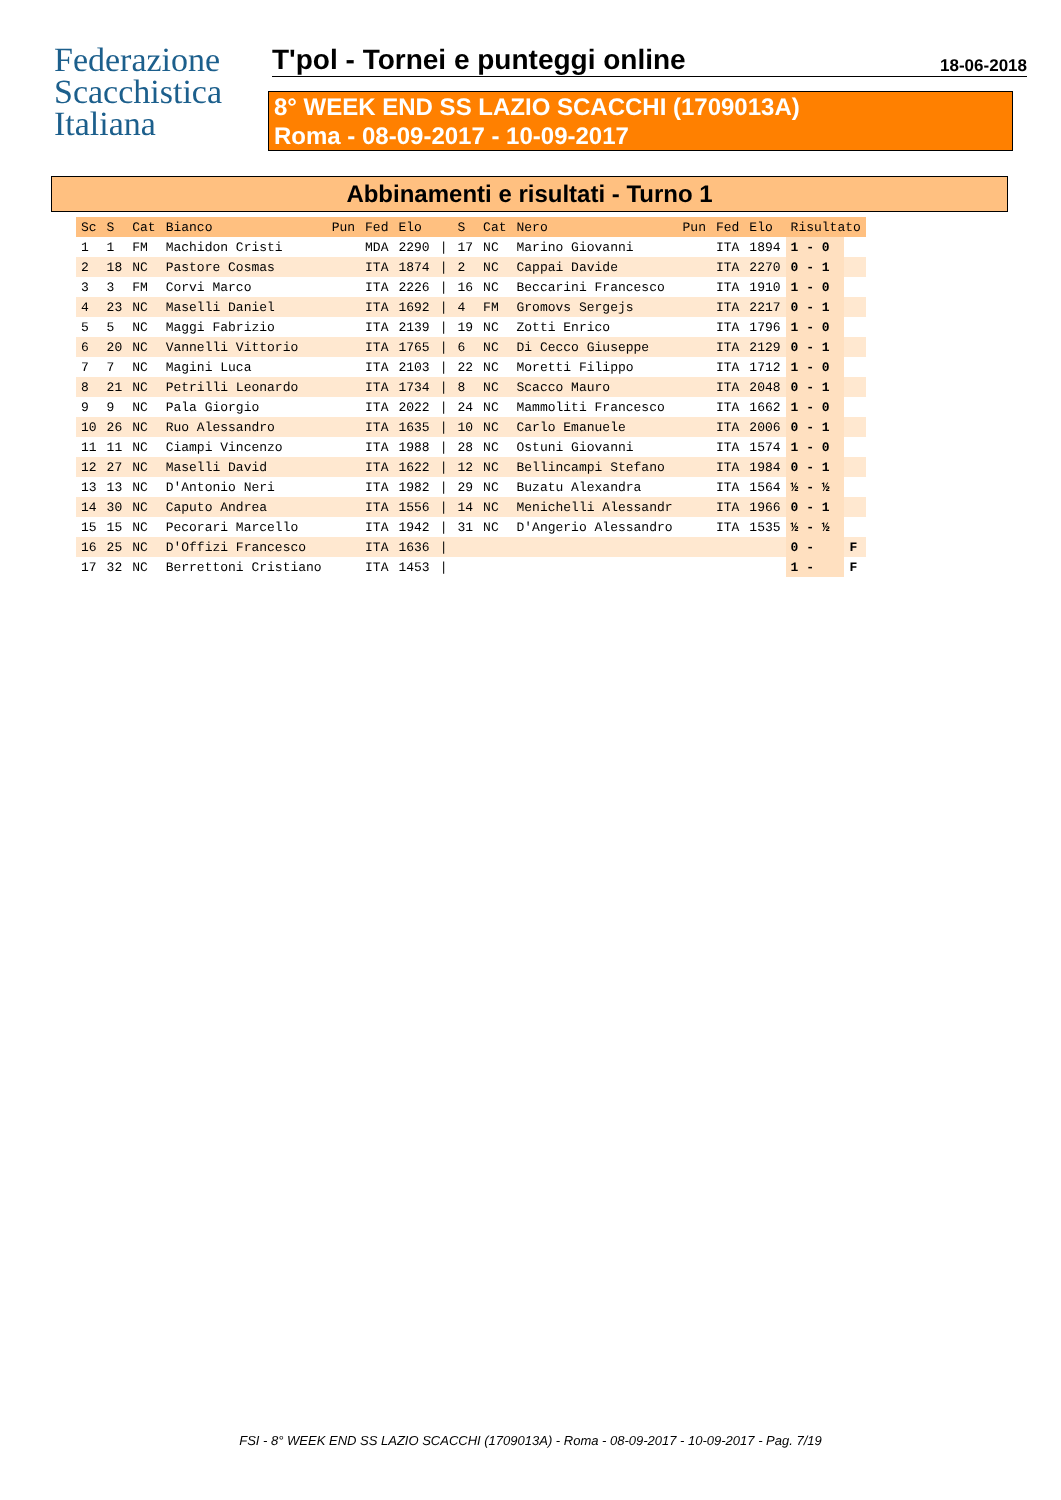Federazione
Scacchistica
Italiana
T'pol - Tornei e punteggi online
18-06-2018
8° WEEK END SS LAZIO SCACCHI (1709013A)
Roma - 08-09-2017 - 10-09-2017
Abbinamenti e risultati - Turno 1
| Sc | S | Cat | Bianco | Pun | Fed | Elo | | S | Cat | Nero | Pun | Fed | Elo | Risultato | |
| --- | --- | --- | --- | --- | --- | --- | --- | --- | --- | --- | --- | --- | --- | --- | --- |
| 1 | 1 | FM | Machidon Cristi | | MDA | 2290 | / | 17 | NC | Marino Giovanni | | ITA | 1894 | 1 - 0 | |
| 2 | 18 | NC | Pastore Cosmas | | ITA | 1874 | / | 2 | NC | Cappai Davide | | ITA | 2270 | 0 - 1 | |
| 3 | 3 | FM | Corvi Marco | | ITA | 2226 | / | 16 | NC | Beccarini Francesco | | ITA | 1910 | 1 - 0 | |
| 4 | 23 | NC | Maselli Daniel | | ITA | 1692 | / | 4 | FM | Gromovs Sergejs | | ITA | 2217 | 0 - 1 | |
| 5 | 5 | NC | Maggi Fabrizio | | ITA | 2139 | / | 19 | NC | Zotti Enrico | | ITA | 1796 | 1 - 0 | |
| 6 | 20 | NC | Vannelli Vittorio | | ITA | 1765 | / | 6 | NC | Di Cecco Giuseppe | | ITA | 2129 | 0 - 1 | |
| 7 | 7 | NC | Magini Luca | | ITA | 2103 | / | 22 | NC | Moretti Filippo | | ITA | 1712 | 1 - 0 | |
| 8 | 21 | NC | Petrilli Leonardo | | ITA | 1734 | / | 8 | NC | Scacco Mauro | | ITA | 2048 | 0 - 1 | |
| 9 | 9 | NC | Pala Giorgio | | ITA | 2022 | / | 24 | NC | Mammoliti Francesco | | ITA | 1662 | 1 - 0 | |
| 10 | 26 | NC | Ruo Alessandro | | ITA | 1635 | / | 10 | NC | Carlo Emanuele | | ITA | 2006 | 0 - 1 | |
| 11 | 11 | NC | Ciampi Vincenzo | | ITA | 1988 | / | 28 | NC | Ostuni Giovanni | | ITA | 1574 | 1 - 0 | |
| 12 | 27 | NC | Maselli David | | ITA | 1622 | / | 12 | NC | Bellincampi Stefano | | ITA | 1984 | 0 - 1 | |
| 13 | 13 | NC | D'Antonio Neri | | ITA | 1982 | / | 29 | NC | Buzatu Alexandra | | ITA | 1564 | ½ - ½ | |
| 14 | 30 | NC | Caputo Andrea | | ITA | 1556 | / | 14 | NC | Menichelli Alessandr | | ITA | 1966 | 0 - 1 | |
| 15 | 15 | NC | Pecorari Marcello | | ITA | 1942 | / | 31 | NC | D'Angerio Alessandro | | ITA | 1535 | ½ - ½ | |
| 16 | 25 | NC | D'Offizi Francesco | | ITA | 1636 | / | | | | | | | 0 - | F |
| 17 | 32 | NC | Berrettoni Cristiano | | ITA | 1453 | / | | | | | | | 1 - | F |
FSI - 8° WEEK END SS LAZIO SCACCHI (1709013A) - Roma - 08-09-2017 - 10-09-2017 - Pag. 7/19